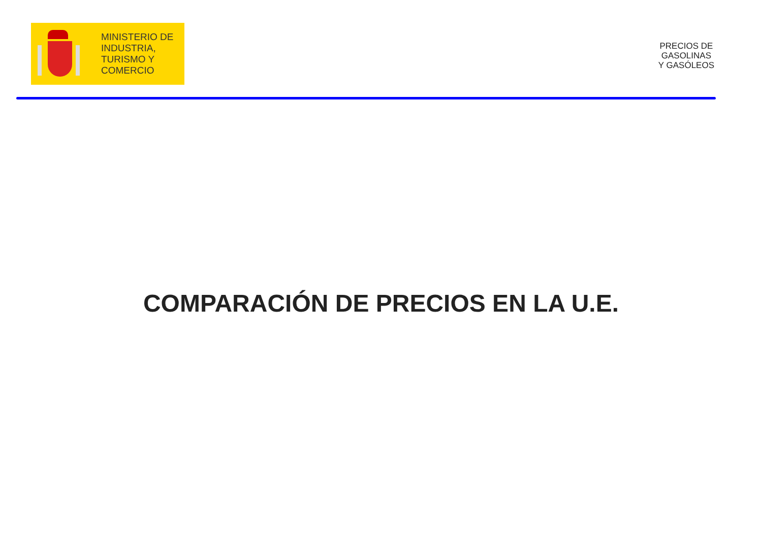MINISTERIO DE
INDUSTRIA,
TURISMO Y
COMERCIO
PRECIOS DE
GASOLINAS
Y GASÓLEOS
COMPARACIÓN DE PRECIOS EN LA U.E.